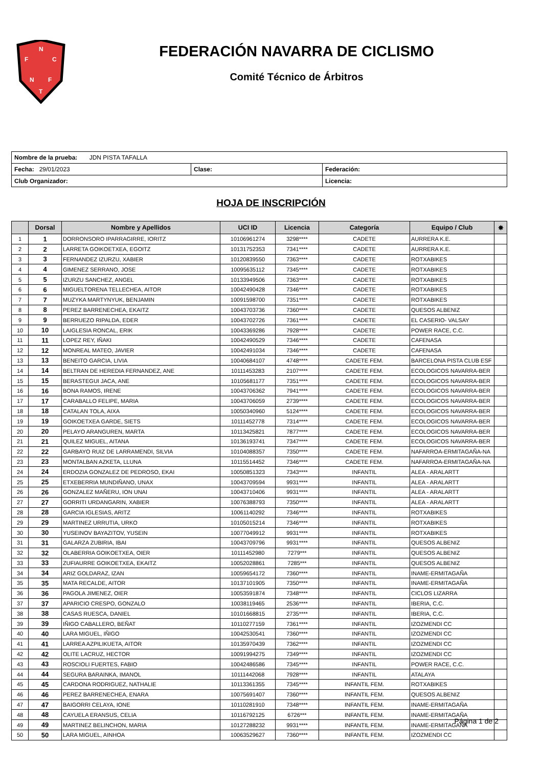N
F
C
N
F
T
FEDERACIÓN NAVARRA DE CICLISMO
Comité Técnico de Árbitros
| Nombre de la prueba: JDN PISTA TAFALLA | | |
| Fecha: 29/01/2023 | Clase: | Federación: |
| Club Organizador: | | Licencia: |
HOJA DE INSCRIPCIÓN
| | Dorsal | Nombre y Apellidos | UCI ID | Licencia | Categoría | Equipo / Club | ✸ |
| --- | --- | --- | --- | --- | --- | --- | --- |
| 1 | 1 | DORRONSORO IPARRAGIRRE, IORITZ | 10106961274 | 3298**** | CADETE | AURRERA K.E. | |
| 2 | 2 | LARRETA GOIKOETXEA, EGOITZ | 10131752353 | 7341**** | CADETE | AURRERA K.E. | |
| 3 | 3 | FERNANDEZ IZURZU, XABIER | 10120839550 | 7363**** | CADETE | ROTXABIKES | |
| 4 | 4 | GIMENEZ SERRANO, JOSE | 10095635112 | 7345**** | CADETE | ROTXABIKES | |
| 5 | 5 | IZURZU SANCHEZ, ANGEL | 10133949506 | 7363**** | CADETE | ROTXABIKES | |
| 6 | 6 | MIGUELTORENA TELLECHEA, AITOR | 10042490428 | 7346**** | CADETE | ROTXABIKES | |
| 7 | 7 | MUZYKA MARTYNYUK, BENJAMIN | 10091598700 | 7351**** | CADETE | ROTXABIKES | |
| 8 | 8 | PEREZ BARRENECHEA, EKAITZ | 10043703736 | 7360**** | CADETE | QUESOS ALBENIZ | |
| 9 | 9 | BERRUEZO RIPALDA, EDER | 10043702726 | 7361**** | CADETE | EL CASERIO- VALSAY | |
| 10 | 10 | LAIGLESIA RONCAL, ERIK | 10043369286 | 7928**** | CADETE | POWER RACE, C.C. | |
| 11 | 11 | LOPEZ REY, IÑAKI | 10042490529 | 7346**** | CADETE | CAFENASA | |
| 12 | 12 | MONREAL MATEO, JAVIER | 10042491034 | 7346**** | CADETE | CAFENASA | |
| 13 | 13 | BENEITO GARCIA, LIVIA | 10040684107 | 4748**** | CADETE FEM. | BARCELONA PISTA CLUB ESF | |
| 14 | 14 | BELTRAN DE HEREDIA FERNANDEZ, ANE | 10111453283 | 2107**** | CADETE FEM. | ECOLOGICOS NAVARRA-BER | |
| 15 | 15 | BERASTEGUI JACA, ANE | 10105681177 | 7351**** | CADETE FEM. | ECOLOGICOS NAVARRA-BER | |
| 16 | 16 | BONA RAMOS, IRENE | 10043706362 | 7941**** | CADETE FEM. | ECOLOGICOS NAVARRA-BER | |
| 17 | 17 | CARABALLO FELIPE, MARIA | 10043706059 | 2739**** | CADETE FEM. | ECOLOGICOS NAVARRA-BER | |
| 18 | 18 | CATALAN TOLA, AIXA | 10050340960 | 5124**** | CADETE FEM. | ECOLOGICOS NAVARRA-BER | |
| 19 | 19 | GOIKOETXEA GARDE, SIETS | 10111452778 | 7314**** | CADETE FEM. | ECOLOGICOS NAVARRA-BER | |
| 20 | 20 | PELAYO ARANGUREN, MARTA | 10113425821 | 7877**** | CADETE FEM. | ECOLOGICOS NAVARRA-BER | |
| 21 | 21 | QUILEZ MIGUEL, AITANA | 10136193741 | 7347**** | CADETE FEM. | ECOLOGICOS NAVARRA-BER | |
| 22 | 22 | GARBAYO RUIZ DE LARRAMENDI, SILVIA | 10104088357 | 7350**** | CADETE FEM. | NAFARROA-ERMITAGAÑA-NA | |
| 23 | 23 | MONTALBAN AZKETA, LLUNA | 10115514452 | 7346**** | CADETE FEM. | NAFARROA-ERMITAGAÑA-NA | |
| 24 | 24 | ERDOZIA GONZALEZ DE PEDROSO, EKAI | 10050851323 | 7343**** | INFANTIL | ALEA - ARALARTT | |
| 25 | 25 | ETXEBERRIA MUNDIÑANO, UNAX | 10043709594 | 9931**** | INFANTIL | ALEA - ARALARTT | |
| 26 | 26 | GONZALEZ MAÑERU, ION UNAI | 10043710406 | 9931**** | INFANTIL | ALEA - ARALARTT | |
| 27 | 27 | GORRITI URDANGARIN, XABIER | 10076388793 | 7350**** | INFANTIL | ALEA - ARALARTT | |
| 28 | 28 | GARCIA IGLESIAS, ARITZ | 10061140292 | 7346**** | INFANTIL | ROTXABIKES | |
| 29 | 29 | MARTINEZ URRUTIA, URKO | 10105015214 | 7346**** | INFANTIL | ROTXABIKES | |
| 30 | 30 | YUSEINOV BAYAZITOV, YUSEIN | 10077049912 | 9931**** | INFANTIL | ROTXABIKES | |
| 31 | 31 | GALARZA ZUBIRIA, IBAI | 10043709796 | 9931**** | INFANTIL | QUESOS ALBENIZ | |
| 32 | 32 | OLABERRIA GOIKOETXEA, OIER | 10111452980 | 7279*** | INFANTIL | QUESOS ALBENIZ | |
| 33 | 33 | ZUFIAURRE GOIKOETXEA, EKAITZ | 10052028861 | 7285*** | INFANTIL | QUESOS ALBENIZ | |
| 34 | 34 | ARIZ GOLDARAZ, IZAN | 10059654172 | 7360**** | INFANTIL | INAME-ERMITAGAÑA | |
| 35 | 35 | MATA RECALDE, AITOR | 10137101905 | 7350**** | INFANTIL | INAME-ERMITAGAÑA | |
| 36 | 36 | PAGOLA JIMENEZ, OIER | 10053591874 | 7348**** | INFANTIL | CICLOS LIZARRA | |
| 37 | 37 | APARICIO CRESPO, GONZALO | 10038119465 | 2536**** | INFANTIL | IBERIA, C.C. | |
| 38 | 38 | CASAS RUESCA, DANIEL | 10101668815 | 2735**** | INFANTIL | IBERIA, C.C. | |
| 39 | 39 | IÑIGO CABALLERO, BEÑAT | 10110277159 | 7361**** | INFANTIL | IZOZMENDI CC | |
| 40 | 40 | LARA MIGUEL, IÑIGO | 10042530541 | 7360**** | INFANTIL | IZOZMENDI CC | |
| 41 | 41 | LARREA AZPILIKUETA, AITOR | 10135970439 | 7362**** | INFANTIL | IZOZMENDI CC | |
| 42 | 42 | OLITE LACRUZ, HECTOR | 10091994275 | 7349**** | INFANTIL | IZOZMENDI CC | |
| 43 | 43 | ROSCIOLI FUERTES, FABIO | 10042486586 | 7345**** | INFANTIL | POWER RACE, C.C. | |
| 44 | 44 | SEGURA BARAINKA, IMANOL | 10111442068 | 7928**** | INFANTIL | ATALAYA | |
| 45 | 45 | CARDONA RODRIGUEZ, NATHALIE | 10113361355 | 7345**** | INFANTIL FEM. | ROTXABIKES | |
| 46 | 46 | PEREZ BARRENECHEA, ENARA | 10075691407 | 7360**** | INFANTIL FEM. | QUESOS ALBENIZ | |
| 47 | 47 | BAIGORRI CELAYA, IONE | 10110281910 | 7348**** | INFANTIL FEM. | INAME-ERMITAGAÑA | |
| 48 | 48 | CAYUELA ERANSUS, CELIA | 10116792125 | 6726*** | INFANTIL FEM. | INAME-ERMITAGAÑA | |
| 49 | 49 | MARTINEZ BELINCHON, MARIA | 10127288232 | 9931**** | INFANTIL FEM. | INAME-ERMITAGAÑA | |
| 50 | 50 | LARA MIGUEL, AINHOA | 10063529627 | 7360**** | INFANTIL FEM. | IZOZMENDI CC | |
Página 1 de 2